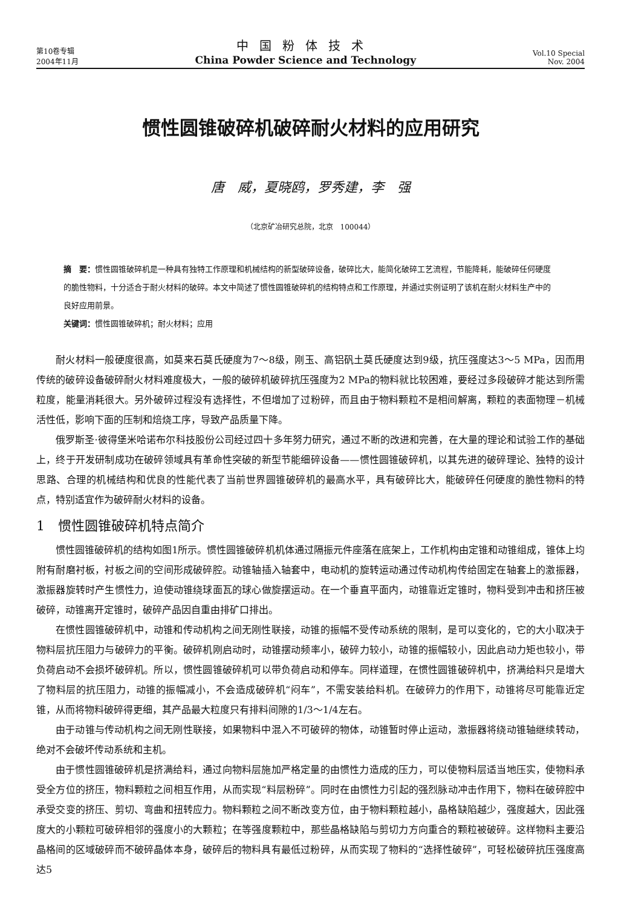第10卷专辑
2004年11月
中国粉体技术
China Powder Science and Technology
Vol.10 Special
Nov. 2004
惯性圆锥破碎机破碎耐火材料的应用研究
唐　威，夏晓鸥，罗秀建，李　强
（北京矿冶研究总院，北京　100044）
摘　要：惯性圆锥破碎机是一种具有独特工作原理和机械结构的新型破碎设备，破碎比大，能简化破碎工艺流程，节能降耗，能破碎任何硬度的脆性物料，十分适合于耐火材料的破碎。本文中简述了惯性圆锥破碎机的结构特点和工作原理，并通过实例证明了该机在耐火材料生产中的良好应用前景。
关键词：惯性圆锥破碎机；耐火材料；应用
耐火材料一般硬度很高，如莫来石莫氏硬度为7～8级，刚玉、高铝矾土莫氏硬度达到9级，抗压强度达3～5 MPa，因而用传统的破碎设备破碎耐火材料难度极大，一般的破碎机破碎抗压强度为2 MPa的物料就比较困难，要经过多段破碎才能达到所需粒度，能量消耗很大。另外破碎过程没有选择性，不但增加了过粉碎，而且由于物料颗粒不是相间解离，颗粒的表面物理－机械活性低，影响下面的压制和焙烧工序，导致产品质量下降。
俄罗斯圣·彼得堡米哈诺布尔科技股份公司经过四十多年努力研究，通过不断的改进和完善，在大量的理论和试验工作的基础上，终于开发研制成功在破碎领域具有革命性突破的新型节能细碎设备——惯性圆锥破碎机，以其先进的破碎理论、独特的设计思路、合理的机械结构和优良的性能代表了当前世界圆锥破碎机的最高水平，具有破碎比大，能破碎任何硬度的脆性物料的特点，特别适宜作为破碎耐火材料的设备。
1　惯性圆锥破碎机特点简介
惯性圆锥破碎机的结构如图1所示。惯性圆锥破碎机机体通过隔振元件座落在底架上，工作机构由定锥和动锥组成，锥体上均附有耐磨衬板，衬板之间的空间形成破碎腔。动锥轴插入轴套中，电动机的旋转运动通过传动机构传给固定在轴套上的激振器，激振器旋转时产生惯性力，迫使动锥绕球面瓦的球心做旋摆运动。在一个垂直平面内，动锥靠近定锥时，物料受到冲击和挤压被破碎，动锥离开定锥时，破碎产品因自重由排矿口排出。
在惯性圆锥破碎机中，动锥和传动机构之间无刚性联接，动锥的振幅不受传动系统的限制，是可以变化的，它的大小取决于物料层抗压阻力与破碎力的平衡。破碎机刚启动时，动锥摆动频率小，破碎力较小，动锥的振幅较小，因此启动力矩也较小，带负荷启动不会损坏破碎机。所以，惯性圆锥破碎机可以带负荷启动和停车。同样道理，在惯性圆锥破碎机中，挤满给料只是增大了物料层的抗压阻力，动锥的振幅减小，不会造成破碎机“闷车”，不需安装给料机。在破碎力的作用下，动锥将尽可能靠近定锥，从而将物料破碎得更细，其产品最大粒度只有排料间隙的1/3～1/4左右。
由于动锥与传动机构之间无刚性联接，如果物料中混入不可破碎的物体，动锥暂时停止运动，激振器将绕动锥轴继续转动，绝对不会破坏传动系统和主机。
由于惯性圆锥破碎机是挤满给料，通过向物料层施加严格定量的由惯性力造成的压力，可以使物料层适当地压实，使物料承受全方位的挤压，物料颗粒之间相互作用，从而实现“料层粉碎”。同时在由惯性力引起的强烈脉动冲击作用下，物料在破碎腔中承受交变的挤压、剪切、弯曲和扭转应力。物料颗粒之间不断改变方位，由于物料颗粒越小，晶格缺陷越少，强度越大，因此强度大的小颗粒可破碎相邻的强度小的大颗粒；在等强度颗粒中，那些晶格缺陷与剪切力方向重合的颗粒被破碎。这样物料主要沿晶格间的区域破碎而不破碎晶体本身，破碎后的物料具有最低过粉碎，从而实现了物料的“选择性破碎”，可轻松破碎抗压强度高达5